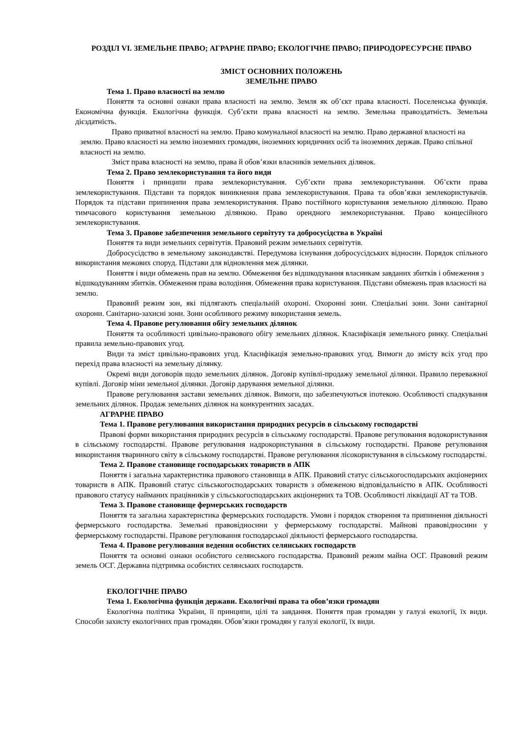РОЗДІЛ VI. ЗЕМЕЛЬНЕ ПРАВО; АГРАРНЕ ПРАВО; ЕКОЛОГІЧНЕ ПРАВО; ПРИРОДОРЕСУРСНЕ ПРАВО
ЗМІСТ ОСНОВНИХ ПОЛОЖЕНЬ
ЗЕМЕЛЬНЕ ПРАВО
Тема 1. Право власності на землю
Поняття та основні ознаки права власності на землю. Земля як об’єкт права власності. Поселенська функція. Економічна функція. Екологічна функція. Суб’єкти права власності на землю. Земельна правоздатність. Земельна дієздатність.
Право приватної власності на землю. Право комунальної власності на землю. Право державної власності на землю. Право власності на землю іноземних громадян, іноземних юридичних осіб та іноземних держав. Право спільної власності на землю.
Зміст права власності на землю, права й обов’язки власників земельних ділянок.
Тема 2. Право землекористування та його види
Поняття і принципи права землекористування. Суб’єкти права землекористування. Об’єкти права землекористування. Підстави та порядок виникнення права землекористування. Права та обов’язки землекористувачів. Порядок та підстави припинення права землекористування. Право постійного користування земельною ділянкою. Право тимчасового користування земельною ділянкою. Право орендного землекористування. Право концесійного землекористування.
Тема 3. Правове забезпечення земельного сервітуту та добросусідства в Україні
Поняття та види земельних сервітутів. Правовий режим земельних сервітутів.
Добросусідство в земельному законодавстві. Передумова існування добросусідських відносин. Порядок спільного використання межових споруд. Підстави для відновлення меж ділянки.
Поняття і види обмежень прав на землю. Обмеження без відшкодування власникам завданих збитків і обмеження з відшкодуванням збитків. Обмеження права володіння. Обмеження права користування. Підстави обмежень прав власності на землю.
Правовий режим зон, які підлягають спеціальній охороні. Охоронні зони. Спеціальні зони. Зони санітарної охорони. Санітарно-захисні зони. Зони особливого режиму використання земель.
Тема 4. Правове регулювання обігу земельних ділянок
Поняття та особливості цивільно-правового обігу земельних ділянок. Класифікація земельного ринку. Спеціальні правила земельно-правових угод.
Види та зміст цивільно-правових угод. Класифікація земельно-правових угод. Вимоги до змісту всіх угод про перехід права власності на земельну ділянку.
Окремі види договорів щодо земельних ділянок. Договір купівлі-продажу земельної ділянки. Правило переважної купівлі. Договір міни земельної ділянки. Договір дарування земельної ділянки.
Правове регулювання застави земельних ділянок. Вимоги, що забезпечуються іпотекою. Особливості спадкування земельних ділянок. Продаж земельних ділянок на конкурентних засадах.
АГРАРНЕ ПРАВО
Тема 1. Правове регулювання використання природних ресурсів в сільському господарстві
Правові форми використання природних ресурсів в сільському господарстві. Правове регулювання водокористування в сільському господарстві. Правове регулювання надрокористування в сільському господарстві. Правове регулювання використання тваринного світу в сільському господарстві. Правове регулювання лісокористування в сільському господарстві.
Тема 2. Правове становище господарських товариств в АПК
Поняття і загальна характеристика правового становища в АПК. Правовий статус сільськогосподарських акціонерних товариств в АПК. Правовий статус сільськогосподарських товариств з обмеженою відповідальністю в АПК. Особливості правового статусу найманих працівників у сільськогосподарських акціонерних та ТОВ. Особливості ліквідації АТ та ТОВ.
Тема 3. Правове становище фермерських господарств
Поняття та загальна характеристика фермерських господарств. Умови і порядок створення та припинення діяльності фермерського господарства. Земельні правовідносини у фермерському господарстві. Майнові правовідносини у фермерському господарстві. Правове регулювання господарської діяльності фермерського господарства.
Тема 4. Правове регулювання ведення особистих селянських господарств
Поняття та основні ознаки особистого селянського господарства. Правовий режим майна ОСГ. Правовий режим земель ОСГ. Державна підтримка особистих селянських господарств.
ЕКОЛОГІЧНЕ ПРАВО
Тема 1. Екологічна функція держави. Екологічні права та обов’язки громадян
Екологічна політика України, її принципи, цілі та завдання. Поняття прав громадян у галузі екології, їх види. Способи захисту екологічних прав громадян. Обов’язки громадян у галузі екології, їх види.